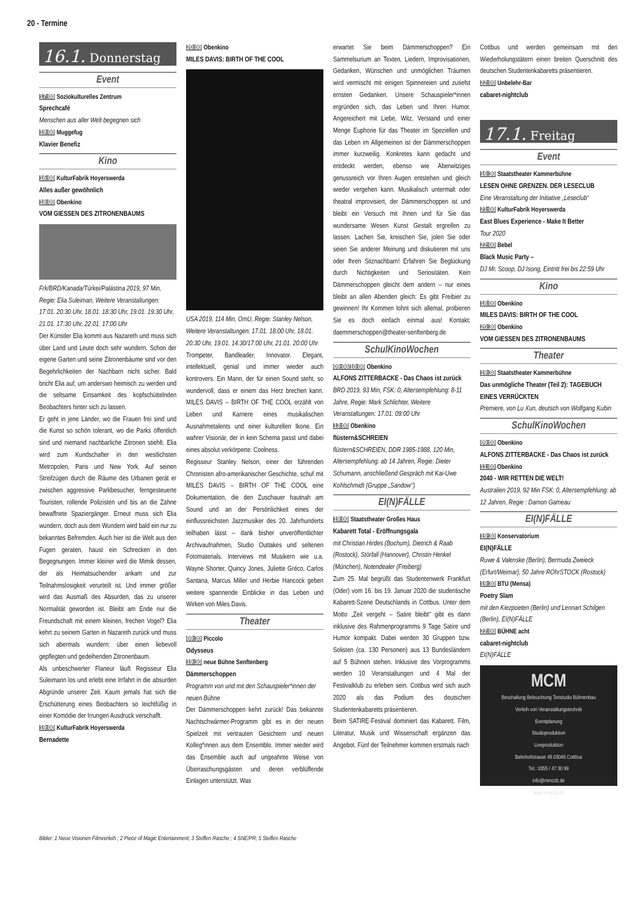20 - Termine
16.1. Donnerstag
Event
17:00 Soziokulturelles Zentrum
Sprechcafé
Menschen aus aller Welt begegnen sich
19:00 Muggefug
Klavier Benefiz
Kino
16:00 KulturFabrik Hoyerswerda
Alles außer gewöhnlich
18:00 Obenkino
VOM GIESSEN DES ZITRONENBAUMS
Frk/BRD/Kanada/Türkei/Palästina 2019, 97 Min, Regie: Elia Suleiman, Weitere Veranstaltungen: 17.01. 20:30 Uhr, 18.01. 18:30 Uhr, 19.01. 19:30 Uhr, 21.01. 17:30 Uhr, 22.01. 17:00 Uhr
Der Künstler Elia kommt aus Nazareth und muss sich über Land und Leute doch sehr wundern. Schon der eigene Garten und seine Zitronenbäume sind vor den Begehrlichkeiten der Nachbarn nicht sicher. Bald bricht Elia auf, um anderswo heimisch zu werden und die seltsame Einsamkeit des kopfschüttelnden Beobachters hinter sich zu lassen.
Er geht in jene Länder, wo die Frauen frei sind und die Kunst so schön tolerant, wo die Parks öffentlich sind und niemand nachbarliche Zitronen stiehlt. Elia wird zum Kundschafter in den westlichsten Metropolen, Paris und New York. Auf seinen Streifzügen durch die Räume des Urbanen gerät er zwischen aggressive Parkbesucher, ferngesteuerte Touristen, rollende Polizisten und bis an die Zähne bewaffnete Spaziergänger. Erneut muss sich Elia wundern, doch aus dem Wundern wird bald ein nur zu bekanntes Befremden. Auch hier ist die Welt aus den Fugen geraten, haust ein Schrecken in den Begegnungen. Immer kleiner wird die Mimik dessen, der als Heimatsuchender ankam und zur Teilnahmslosigkeit verurteilt ist. Und immer größer wird das Ausmaß des Absurden, das zu unserer Normalität geworden ist. Bleibt am Ende nur die Freundschaft mit einem kleinen, frechen Vogel? Elia kehrt zu seinem Garten in Nazareth zurück und muss sich abermals wundern: über einen liebevoll gepflegten und gedeihenden Zitronenbaum.
Als unbeschwerter Flaneur läuft Regisseur Elia Suleimann los und erlebt eine Irrfahrt in die absurden Abgründe unserer Zeit. Kaum jemals hat sich die Erschütterung eines Beobachters so leichtfüßig in einer Komödie der Irrungen Ausdruck verschafft.
19:00 KulturFabrik Hoyerswerda
Bernadette
20:00 Obenkino
MILES DAVIS: BIRTH OF THE COOL
USA 2019, 114 Min, OmU, Regie: Stanley Nelson, Weitere Veranstaltungen: 17.01. 18:00 Uhr, 18.01. 20:30 Uhr, 19.01. 14:30/17:00 Uhr, 21.01. 20:00 Uhr
Trompeter, Bandleader, Innovator. Elegant, intellektuell, genial und immer wieder auch kontrovers. Ein Mann, der für einen Sound steht, so wundervoll, dass er einem das Herz brechen kann. MILES DAVIS – BIRTH OF THE COOL erzählt von Leben und Karriere eines musikalischen Ausnahmetalents und einer kulturellen Ikone. Ein wahrer Visionär, der in kein Schema passt und dabei eines absolut verkörperte: Coolness.
Regisseur Stanley Nelson, einer der führenden Chronisten afro-amerikanischer Geschichte, schuf mit MILES DAVIS – BIRTH OF THE COOL eine Dokumentation, die den Zuschauer hautnah am Sound und an der Persönlichkeit eines der einflussreichsten Jazzmusiker des 20. Jahrhunderts teilhaben lässt – dank bisher unveröffentlichter Archivaufnahmen, Studio Outtakes und seltenen Fotomaterials. Interviews mit Musikern wie u.a. Wayne Shorter, Quincy Jones, Juliette Gréco, Carlos Santana, Marcus Miller und Herbie Hancock geben weitere spannende Einblicke in das Leben und Wirken von Miles Davis.
Theater
09:30 Piccolo
Odysseus
19:30 neue Bühne Senftenberg
Dämmerschoppen
Programm von und mit den Schauspieler*innen der neuen Bühne
Der Dämmerschoppen kehrt zurück! Das bekannte Nachtschwärmer-Programm gibt es in der neuen Spielzeit mit vertrauten Gesichtern und neuen Kolleg*innen aus dem Ensemble. Immer wieder wird das Ensemble auch auf ungeahnte Weise von Überraschungsgästen und deren verblüffende Einlagen unterstützt. Was
erwartet Sie beim Dämmerschoppen? Ein Sammelsurium an Texten, Liedern, Improvisationen, Gedanken, Wünschen und unmöglichen Träumen wird vermischt mit einigen Spinnereien und zutiefst ernsten Gedanken. Unsere Schauspieler*innen ergründen sich, das Leben und Ihren Humor. Angereichert mit Liebe, Witz, Verstand und einer Menge Euphorie für das Theater im Speziellen und das Leben im Allgemeinen ist der Dämmerschoppen immer kurzweilig. Konkretes kann gedacht und entdeckt werden, ebenso wie Aberwitziges genussreich vor Ihren Augen entstehen und gleich wieder vergehen kann. Musikalisch untermalt oder theatral improvisiert, der Dämmerschoppen ist und bleibt ein Versuch mit Ihnen und für Sie das wundersame Wesen Kunst Gestalt ergreifen zu lassen. Lachen Sie, kreischen Sie, jolen Sie oder seien Sie anderer Meinung und diskutieren mit uns oder Ihren Sitznachbarn! Erfahren Sie Beglückung durch Nichtigkeiten und Seriositäten. Kein Dämmerschoppen gleicht dem andern – nur eines bleibt an allen Abenden gleich: Es gibt Freibier zu gewinnen! Ihr Kommen lohnt sich allemal, probieren Sie es doch einfach einmal aus! Kontakt: daemmerschoppen@theater-senftenberg.de
SchulKinoWochen
09:00/10:00 Obenkino
ALFONS ZITTERBACKE - Das Chaos ist zurück
BRD 2019, 93 Min, FSK: 0, Altersempfehlung: 8-11 Jahre, Regie: Mark Schlichter, Weitere Veranstaltungen: 17.01. 09:00 Uhr
13:00 Obenkino
flüstern&SCHREIEN
flüstern&SCHREIEN, DDR 1985-1988, 120 Min, Altersempfehlung: ab 14 Jahren, Regie: Dieter Schumann, anschließend Gespräch mit Kai-Uwe Kohlschmidt (Gruppe „Sandow“)
EI(N)FÄLLE
19:00 Staatstheater Großes Haus
Kabarett Total - Eröffnungsgala
mit Christian Hirdes (Bochum), Dietrich & Raab (Rostock), Störfall (Hannover), Christin Henkel (München), Notendealer (Freiberg)
Zum 25. Mal begrüßt das Studentenwerk Frankfurt (Oder) vom 16. bis 19. Januar 2020 die studentische Kabarett-Szene Deutschlands in Cottbus. Unter dem Motto „Zeit vergeht – Satire bleibt“ gibt es dann inklusive des Rahmenprogramms 9 Tage Satire und Humor kompakt. Dabei werden 30 Gruppen bzw. Solisten (ca. 130 Personen) aus 13 Bundesländern auf 5 Bühnen stehen. Inklusive des Vorprogramms werden 10 Veranstaltungen und 4 Mal der Festivalklub zu erleben sein. Cottbus wird sich auch 2020 als das Podium des deutschen Studentenkabaretts präsentieren.
Beim SATIRE-Festival dominiert das Kabarett. Film, Literatur, Musik und Wissenschaft ergänzen das Angebot. Fünf der Teilnehmer kommen erstmals nach
Cottbus und werden gemeinsam mit den Wiederholungstätern einen breiten Querschnitt des deutschen Studentenkabaretts präsentieren.
22:00 Unbelehr-Bar
cabaret-nightclub
17.1. Freitag
Event
16:30 Staatstheater Kammerbühne
LESEN OHNE GRENZEN. DER LESECLUB
Eine Veranstaltung der Initiative „Leseclub“
21:00 KulturFabrik Hoyerswerda
East Blues Experience - Make It Better
Tour 2020
22:00 Bebel
Black Music Party –
DJ Mr. Scoop, DJ Isong, Eintritt frei bis 22:59 Uhr
Kino
18:00 Obenkino
MILES DAVIS: BIRTH OF THE COOL
20:30 Obenkino
VOM GIESSEN DES ZITRONENBAUMS
Theater
19:30 Staatstheater Kammerbühne
Das unmögliche Theater (Teil 2): TAGEBUCH EINES VERRÜCKTEN
Premiere, von Lu Xun, deutsch von Wolfgang Kubin
SchulKinoWochen
09:00 Obenkino
ALFONS ZITTERBACKE - Das Chaos ist zurück
11:00 Obenkino
2040 - WIR RETTEN DIE WELT!
Australien 2019, 92 Min FSK: 0, Altersempfehlung: ab 12 Jahren, Regie : Damon Gameau
EI(N)FÄLLE
19:30 Konservatorium
EI(N)FÄLLE
Ruwe & Valenske (Berlin), Bermuda Zweieck (Erfurt/Weimar), 50 Jahre ROhrSTOCK (Rostock)
19:30 BTU (Mensa)
Poetry Slam
mit den Kiezpoeten (Berlin) und Lennart Schilgen (Berlin), EI(N)FÄLLE
22:00 BÜHNE acht
cabaret-nightclub
EI(N)FÄLLE
MCM
Beschallung Beleuchtung Tonstudio Bühnenbau
Verleih von Veranstaltungstechnik
Eventplanung
Studioproduktion
Liveproduktion
Bahnhofstrasse 48 03046 Cottbus
Tel.: 0355 / 47 30 99
info@mmccb.de
www.mmccb.de
Bilder: 1 Neue Visionen Filmverleih ; 2 Piece of Magic Entertainment; 3 Steffen Rasche ; 4 SNE/PR; 5 Steffen Rasche